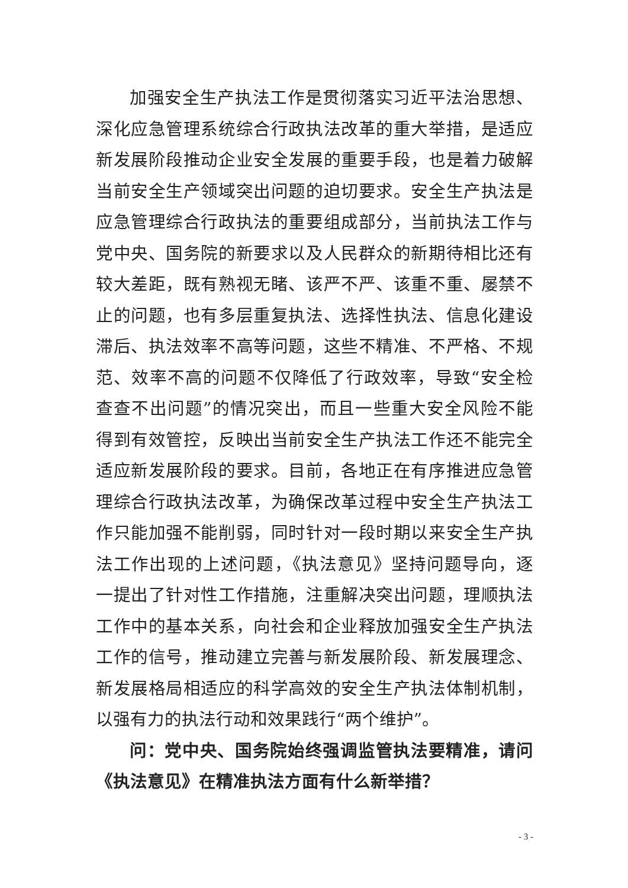加强安全生产执法工作是贯彻落实习近平法治思想、深化应急管理系统综合行政执法改革的重大举措，是适应新发展阶段推动企业安全发展的重要手段，也是着力破解当前安全生产领域突出问题的迫切要求。安全生产执法是应急管理综合行政执法的重要组成部分，当前执法工作与党中央、国务院的新要求以及人民群众的新期待相比还有较大差距，既有熟视无睹、该严不严、该重不重、屡禁不止的问题，也有多层重复执法、选择性执法、信息化建设滞后、执法效率不高等问题，这些不精准、不严格、不规范、效率不高的问题不仅降低了行政效率，导致“安全检查查不出问题”的情况突出，而且一些重大安全风险不能得到有效管控，反映出当前安全生产执法工作还不能完全适应新发展阶段的要求。目前，各地正在有序推进应急管理综合行政执法改革，为确保改革过程中安全生产执法工作只能加强不能削弱，同时针对一段时期以来安全生产执法工作出现的上述问题，《执法意见》坚持问题导向，逐一提出了针对性工作措施，注重解决突出问题，理顺执法工作中的基本关系，向社会和企业释放加强安全生产执法工作的信号，推动建立完善与新发展阶段、新发展理念、新发展格局相适应的科学高效的安全生产执法体制机制，以强有力的执法行动和效果践行“两个维护”。
问：党中央、国务院始终强调监管执法要精准，请问《执法意见》在精准执法方面有什么新举措？
- 3 -